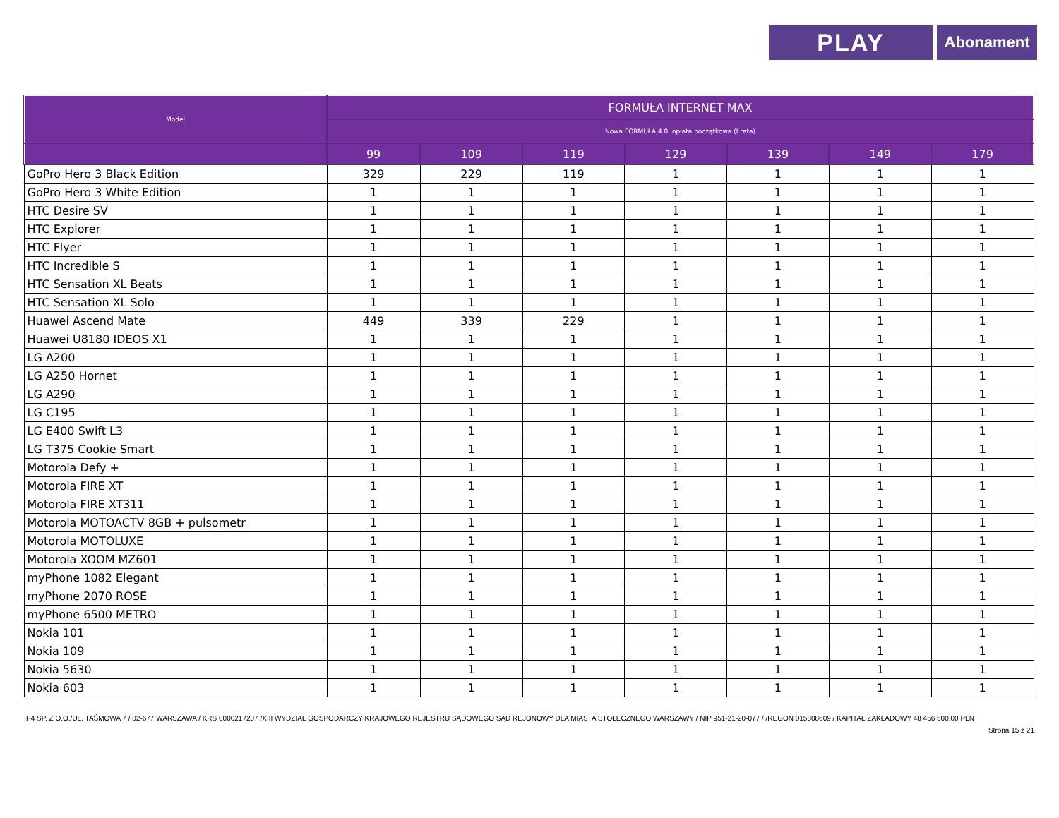PLAY
Abonament
| Model | FORMUŁA INTERNET MAX | | | | | | |
| --- | --- | --- | --- | --- | --- | --- | --- |
| | Nowa FORMUŁA 4.0. opłata początkowa (I rata) | | | | | | |
| | 99 | 109 | 119 | 129 | 139 | 149 | 179 |
| GoPro Hero 3 Black Edition | 329 | 229 | 119 | 1 | 1 | 1 | 1 |
| GoPro Hero 3 White Edition | 1 | 1 | 1 | 1 | 1 | 1 | 1 |
| HTC Desire SV | 1 | 1 | 1 | 1 | 1 | 1 | 1 |
| HTC Explorer | 1 | 1 | 1 | 1 | 1 | 1 | 1 |
| HTC Flyer | 1 | 1 | 1 | 1 | 1 | 1 | 1 |
| HTC Incredible S | 1 | 1 | 1 | 1 | 1 | 1 | 1 |
| HTC Sensation XL Beats | 1 | 1 | 1 | 1 | 1 | 1 | 1 |
| HTC Sensation XL Solo | 1 | 1 | 1 | 1 | 1 | 1 | 1 |
| Huawei Ascend Mate | 449 | 339 | 229 | 1 | 1 | 1 | 1 |
| Huawei U8180 IDEOS X1 | 1 | 1 | 1 | 1 | 1 | 1 | 1 |
| LG A200 | 1 | 1 | 1 | 1 | 1 | 1 | 1 |
| LG A250 Hornet | 1 | 1 | 1 | 1 | 1 | 1 | 1 |
| LG A290 | 1 | 1 | 1 | 1 | 1 | 1 | 1 |
| LG C195 | 1 | 1 | 1 | 1 | 1 | 1 | 1 |
| LG E400 Swift L3 | 1 | 1 | 1 | 1 | 1 | 1 | 1 |
| LG T375 Cookie Smart | 1 | 1 | 1 | 1 | 1 | 1 | 1 |
| Motorola Defy + | 1 | 1 | 1 | 1 | 1 | 1 | 1 |
| Motorola FIRE XT | 1 | 1 | 1 | 1 | 1 | 1 | 1 |
| Motorola FIRE XT311 | 1 | 1 | 1 | 1 | 1 | 1 | 1 |
| Motorola MOTOACTV 8GB + pulsometr | 1 | 1 | 1 | 1 | 1 | 1 | 1 |
| Motorola MOTOLUXE | 1 | 1 | 1 | 1 | 1 | 1 | 1 |
| Motorola XOOM MZ601 | 1 | 1 | 1 | 1 | 1 | 1 | 1 |
| myPhone 1082 Elegant | 1 | 1 | 1 | 1 | 1 | 1 | 1 |
| myPhone 2070 ROSE | 1 | 1 | 1 | 1 | 1 | 1 | 1 |
| myPhone 6500 METRO | 1 | 1 | 1 | 1 | 1 | 1 | 1 |
| Nokia 101 | 1 | 1 | 1 | 1 | 1 | 1 | 1 |
| Nokia 109 | 1 | 1 | 1 | 1 | 1 | 1 | 1 |
| Nokia 5630 | 1 | 1 | 1 | 1 | 1 | 1 | 1 |
| Nokia 603 | 1 | 1 | 1 | 1 | 1 | 1 | 1 |
P4 SP. Z O.O./UL. TAŚMOWA 7 / 02-677 WARSZAWA / KRS 0000217207 /XIII WYDZIAŁ GOSPODARCZY KRAJOWEGO REJESTRU SĄDOWEGO SĄD REJONOWY DLA MIASTA STOŁECZNEGO WARSZAWY / NIP 951-21-20-077 / /REGON 015808609 / KAPITAŁ ZAKŁADOWY 48 456 500,00 PLN
Strona 15 z 21